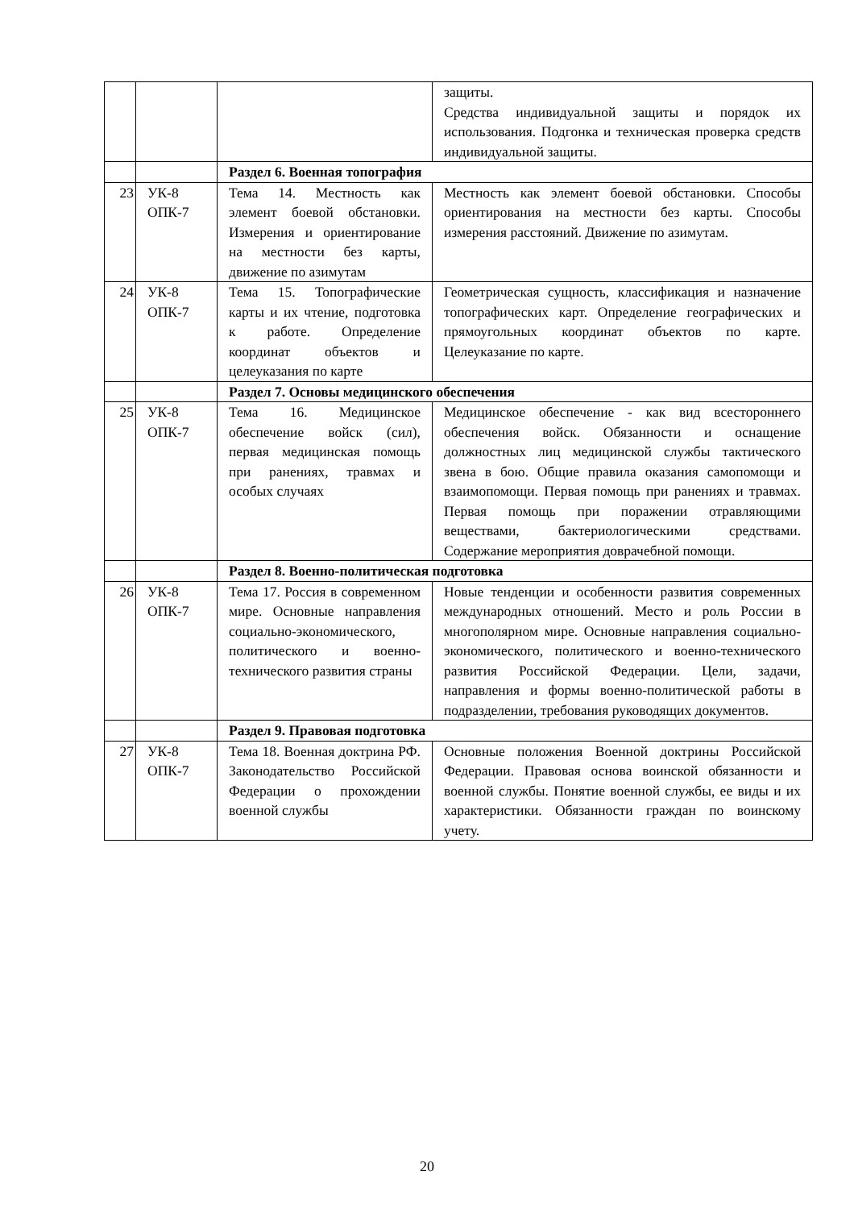| | | | защиты. Средства индивидуальной защиты и порядок их использования. Подгонка и техническая проверка средств индивидуальной защиты. |
| | | Раздел 6. Военная топография | |
| 23 | УК-8 ОПК-7 | Тема 14. Местность как элемент боевой обстановки. Измерения и ориентирование на местности без карты, движение по азимутам | Местность как элемент боевой обстановки. Способы ориентирования на местности без карты. Способы измерения расстояний. Движение по азимутам. |
| 24 | УК-8 ОПК-7 | Тема 15. Топографические карты и их чтение, подготовка к работе. Определение координат объектов и целеуказания по карте | Геометрическая сущность, классификация и назначение топографических карт. Определение географических и прямоугольных координат объектов по карте. Целеуказание по карте. |
| | | Раздел 7. Основы медицинского обеспечения | |
| 25 | УК-8 ОПК-7 | Тема 16. Медицинское обеспечение войск (сил), первая медицинская помощь при ранениях, травмах и особых случаях | Медицинское обеспечение - как вид всестороннего обеспечения войск. Обязанности и оснащение должностных лиц медицинской службы тактического звена в бою. Общие правила оказания самопомощи и взаимопомощи. Первая помощь при ранениях и травмах. Первая помощь при поражении отравляющими веществами, бактериологическими средствами. Содержание мероприятия доврачебной помощи. |
| | | Раздел 8. Военно-политическая подготовка | |
| 26 | УК-8 ОПК-7 | Тема 17. Россия в современном мире. Основные направления социально-экономического, политического и военно-технического развития страны | Новые тенденции и особенности развития современных международных отношений. Место и роль России в многополярном мире. Основные направления социально-экономического, политического и военно-технического развития Российской Федерации. Цели, задачи, направления и формы военно-политической работы в подразделении, требования руководящих документов. |
| | | Раздел 9. Правовая подготовка | |
| 27 | УК-8 ОПК-7 | Тема 18. Военная доктрина РФ. Законодательство Российской Федерации о прохождении военной службы | Основные положения Военной доктрины Российской Федерации. Правовая основа воинской обязанности и военной службы. Понятие военной службы, ее виды и их характеристики. Обязанности граждан по воинскому учету. |
20